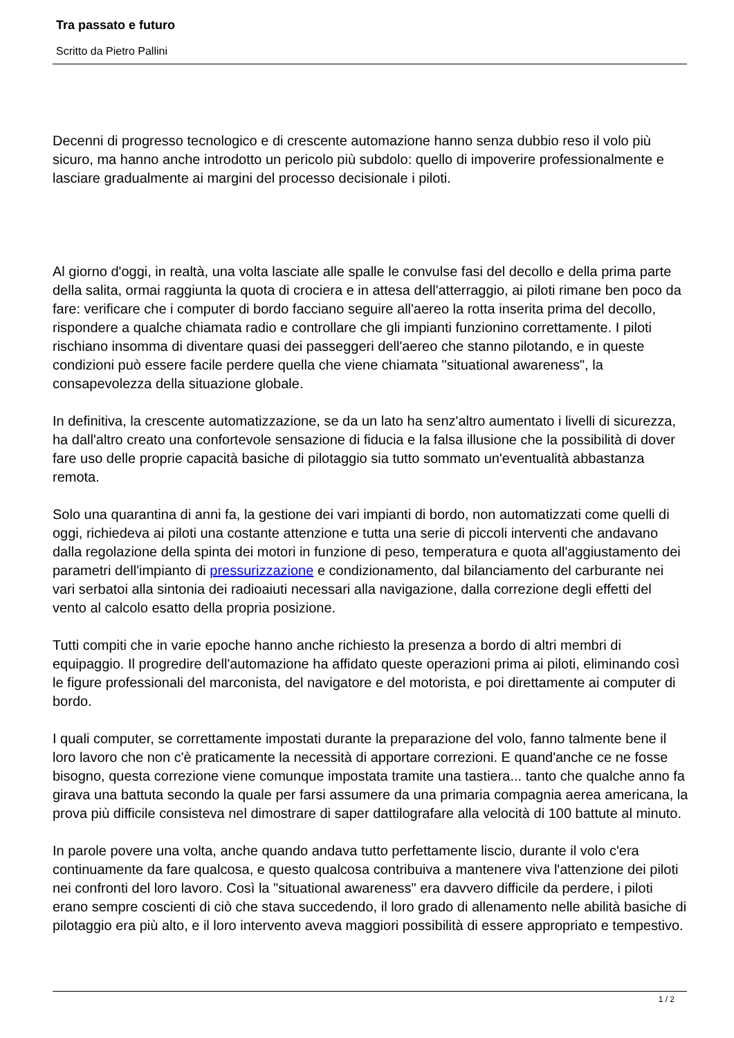Tra passato e futuro
Scritto da Pietro Pallini
Decenni di progresso tecnologico e di crescente automazione hanno senza dubbio reso il volo più sicuro, ma hanno anche introdotto un pericolo più subdolo: quello di impoverire professionalmente e lasciare gradualmente ai margini del processo decisionale i piloti.
Al giorno d'oggi, in realtà, una volta lasciate alle spalle le convulse fasi del decollo e della prima parte della salita, ormai raggiunta la quota di crociera e in attesa dell'atterraggio, ai piloti rimane ben poco da fare: verificare che i computer di bordo facciano seguire all'aereo la rotta inserita prima del decollo, rispondere a qualche chiamata radio e controllare che gli impianti funzionino correttamente. I piloti rischiano insomma di diventare quasi dei passeggeri dell'aereo che stanno pilotando, e in queste condizioni può essere facile perdere quella che viene chiamata "situational awareness", la consapevolezza della situazione globale.
In definitiva, la crescente automatizzazione, se da un lato ha senz'altro aumentato i livelli di sicurezza, ha dall'altro creato una confortevole sensazione di fiducia e la falsa illusione che la possibilità di dover fare uso delle proprie capacità basiche di pilotaggio sia tutto sommato un'eventualità abbastanza remota.
Solo una quarantina di anni fa, la gestione dei vari impianti di bordo, non automatizzati come quelli di oggi, richiedeva ai piloti una costante attenzione e tutta una serie di piccoli interventi che andavano dalla regolazione della spinta dei motori in funzione di peso, temperatura e quota all'aggiustamento dei parametri dell'impianto di pressurizzazione e condizionamento, dal bilanciamento del carburante nei vari serbatoi alla sintonia dei radioaiuti necessari alla navigazione, dalla correzione degli effetti del vento al calcolo esatto della propria posizione.
Tutti compiti che in varie epoche hanno anche richiesto la presenza a bordo di altri membri di equipaggio. Il progredire dell'automazione ha affidato queste operazioni prima ai piloti, eliminando così le figure professionali del marconista, del navigatore e del motorista, e poi direttamente ai computer di bordo.
I quali computer, se correttamente impostati durante la preparazione del volo, fanno talmente bene il loro lavoro che non c'è praticamente la necessità di apportare correzioni. E quand'anche ce ne fosse bisogno, questa correzione viene comunque impostata tramite una tastiera... tanto che qualche anno fa girava una battuta secondo la quale per farsi assumere da una primaria compagnia aerea americana, la prova più difficile consisteva nel dimostrare di saper dattilografare alla velocità di 100 battute al minuto.
In parole povere una volta, anche quando andava tutto perfettamente liscio, durante il volo c'era continuamente da fare qualcosa, e questo qualcosa contribuiva a mantenere viva l'attenzione dei piloti nei confronti del loro lavoro. Così la "situational awareness" era davvero difficile da perdere, i piloti erano sempre coscienti di ciò che stava succedendo, il loro grado di allenamento nelle abilità basiche di pilotaggio era più alto, e il loro intervento aveva maggiori possibilità di essere appropriato e tempestivo.
1 / 2